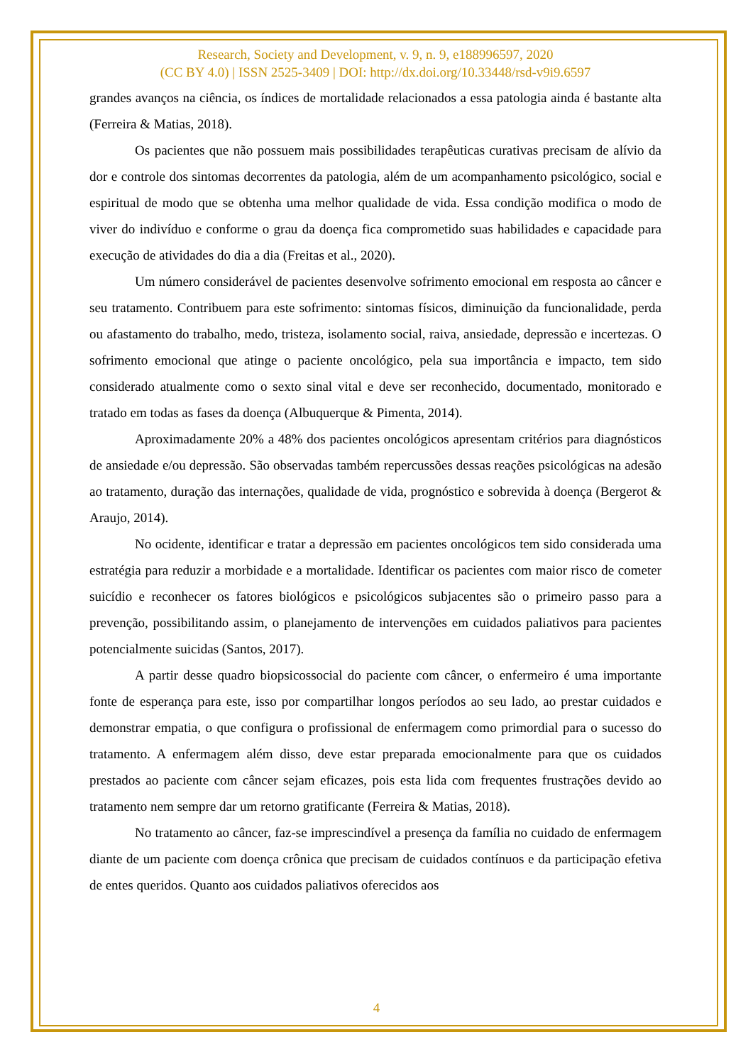Research, Society and Development, v. 9, n. 9, e188996597, 2020
(CC BY 4.0) | ISSN 2525-3409 | DOI: http://dx.doi.org/10.33448/rsd-v9i9.6597
grandes avanços na ciência, os índices de mortalidade relacionados a essa patologia ainda é bastante alta (Ferreira & Matias, 2018).
Os pacientes que não possuem mais possibilidades terapêuticas curativas precisam de alívio da dor e controle dos sintomas decorrentes da patologia, além de um acompanhamento psicológico, social e espiritual de modo que se obtenha uma melhor qualidade de vida. Essa condição modifica o modo de viver do indivíduo e conforme o grau da doença fica comprometido suas habilidades e capacidade para execução de atividades do dia a dia (Freitas et al., 2020).
Um número considerável de pacientes desenvolve sofrimento emocional em resposta ao câncer e seu tratamento. Contribuem para este sofrimento: sintomas físicos, diminuição da funcionalidade, perda ou afastamento do trabalho, medo, tristeza, isolamento social, raiva, ansiedade, depressão e incertezas. O sofrimento emocional que atinge o paciente oncológico, pela sua importância e impacto, tem sido considerado atualmente como o sexto sinal vital e deve ser reconhecido, documentado, monitorado e tratado em todas as fases da doença (Albuquerque & Pimenta, 2014).
Aproximadamente 20% a 48% dos pacientes oncológicos apresentam critérios para diagnósticos de ansiedade e/ou depressão. São observadas também repercussões dessas reações psicológicas na adesão ao tratamento, duração das internações, qualidade de vida, prognóstico e sobrevida à doença (Bergerot & Araujo, 2014).
No ocidente, identificar e tratar a depressão em pacientes oncológicos tem sido considerada uma estratégia para reduzir a morbidade e a mortalidade. Identificar os pacientes com maior risco de cometer suicídio e reconhecer os fatores biológicos e psicológicos subjacentes são o primeiro passo para a prevenção, possibilitando assim, o planejamento de intervenções em cuidados paliativos para pacientes potencialmente suicidas (Santos, 2017).
A partir desse quadro biopsicossocial do paciente com câncer, o enfermeiro é uma importante fonte de esperança para este, isso por compartilhar longos períodos ao seu lado, ao prestar cuidados e demonstrar empatia, o que configura o profissional de enfermagem como primordial para o sucesso do tratamento. A enfermagem além disso, deve estar preparada emocionalmente para que os cuidados prestados ao paciente com câncer sejam eficazes, pois esta lida com frequentes frustrações devido ao tratamento nem sempre dar um retorno gratificante (Ferreira & Matias, 2018).
No tratamento ao câncer, faz-se imprescindível a presença da família no cuidado de enfermagem diante de um paciente com doença crônica que precisam de cuidados contínuos e da participação efetiva de entes queridos. Quanto aos cuidados paliativos oferecidos aos
4